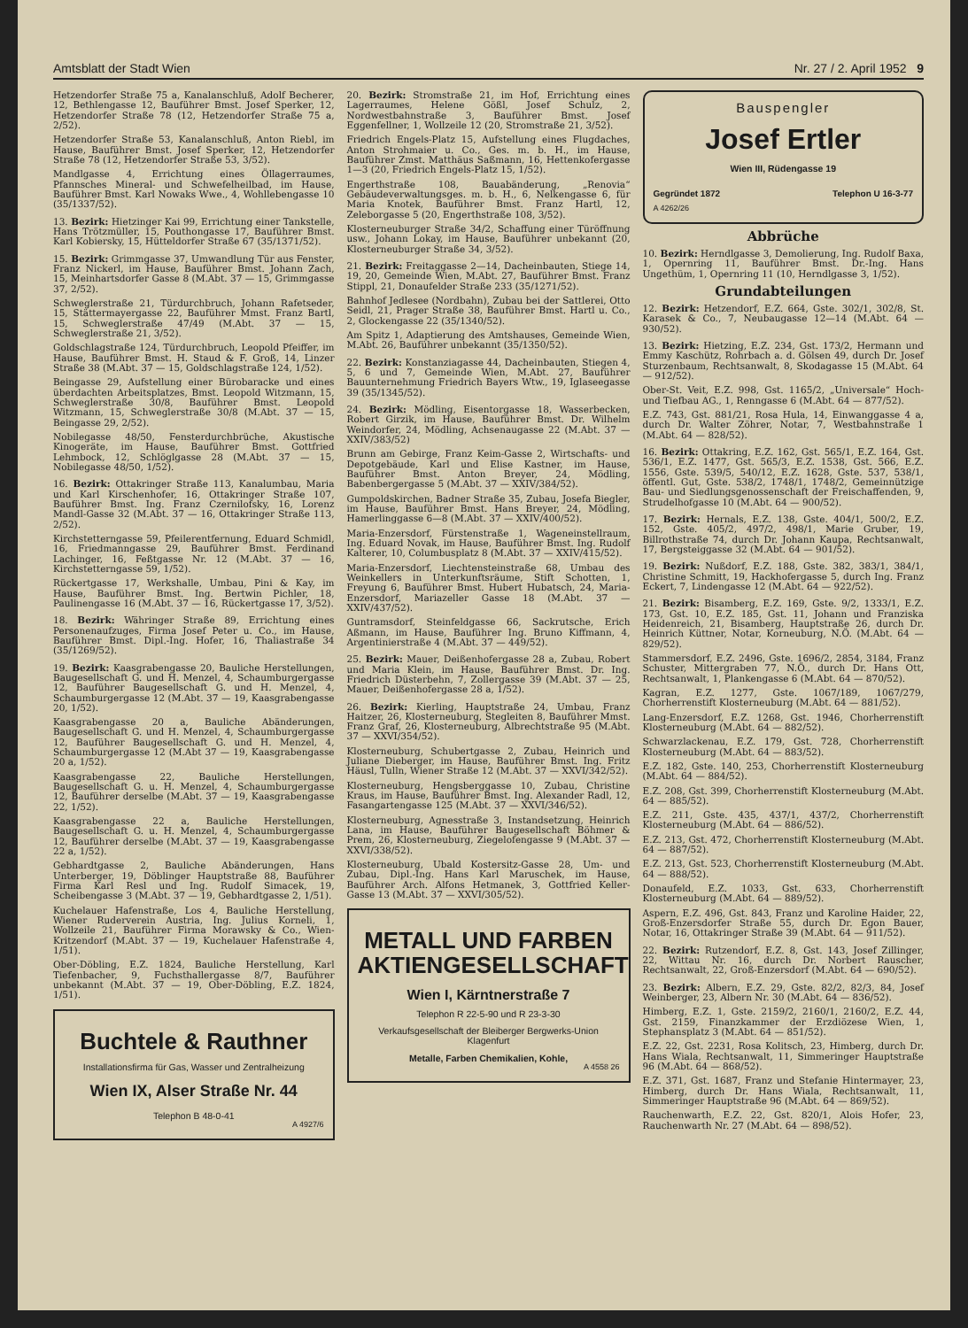Amtsblatt der Stadt Wien Nr. 27 / 2. April 1952 9
Hetzendorfer Straße 75 a, Kanalanschluß, Adolf Becherer, 12, Bethlengasse 12, Bauführer Bmst. Josef Sperker, 12, Hetzendorfer Straße 78 (12, Hetzendorfer Straße 75 a, 2/52).
Hetzendorfer Straße 53, Kanalanschluß, Anton Riebl, im Hause, Bauführer Bmst. Josef Sperker, 12, Hetzendorfer Straße 78 (12, Hetzendorfer Straße 53, 3/52).
Mandlgasse 4, Errichtung eines Öllagerraumes, Pfannsches Mineral- und Schwefelheilbad, im Hause, Bauführer Bmst. Karl Nowaks Wwe., 4, Wohllebengasse 10 (35/1337/52).
13. Bezirk: Hietzinger Kai 99, Errichtung einer Tankstelle, Hans Trötzmüller, 15, Pouthongasse 17, Bauführer Bmst. Karl Kobiersky, 15, Hütteldorfer Straße 67 (35/1371/52).
15. Bezirk: Grimmgasse 37, Umwandlung Tür aus Fenster, Franz Nickerl, im Hause, Bauführer Bmst. Johann Zach, 15, Meinhartsdorfer Gasse 8 (M.Abt. 37 — 15, Grimmgasse 37, 2/52).
Schweglerstraße 21, Türdurchbruch, Johann Rafetseder, 15, Stättermayergasse 22, Bauführer Mmst. Franz Bartl, 15, Schweglerstraße 47/49 (M.Abt. 37 — 15, Schweglerstraße 21, 3/52).
Goldschlagstraße 124, Türdurchbruch, Leopold Pfeiffer, im Hause, Bauführer Bmst. H. Staud & F. Groß, 14, Linzer Straße 38 (M.Abt. 37 — 15, Goldschlagstraße 124, 1/52).
Beingasse 29, Aufstellung einer Bürobaracke und eines überdachten Arbeitsplatzes, Bmst. Leopold Witzmann, 15, Schweglerstraße 30/8, Bauführer Bmst. Leopold Witzmann, 15, Schweglerstraße 30/8 (M.Abt. 37 — 15, Beingasse 29, 2/52).
Nobilegasse 48/50, Fensterdurchbrüche, Akustische Kinogeräte, im Hause, Bauführer Bmst. Gottfried Lehmbock, 12, Schlöglgasse 28 (M.Abt. 37 — 15, Nobilegasse 48/50, 1/52).
16. Bezirk: Ottakringer Straße 113, Kanalumbau, Maria und Karl Kirschenhofer, 16, Ottakringer Straße 107, Bauführer Bmst. Ing. Franz Czernilofsky, 16, Lorenz Mandl-Gasse 32 (M.Abt. 37 — 16, Ottakringer Straße 113, 2/52).
Kirchstetterngasse 59, Pfeilerentfernung, Eduard Schmidl, 16, Friedmanngasse 29, Bauführer Bmst. Ferdinand Lachinger, 16, Feßtgasse Nr. 12 (M.Abt. 37 — 16, Kirchstetterngasse 59, 1/52).
Rückertgasse 17, Werkshalle, Umbau, Pini & Kay, im Hause, Bauführer Bmst. Ing. Bertwin Pichler, 18, Paulinengasse 16 (M.Abt. 37 — 16, Rückertgasse 17, 3/52).
18. Bezirk: Währinger Straße 89, Errichtung eines Personenaufzuges, Firma Josef Peter u. Co., im Hause, Bauführer Bmst. Dipl.-Ing. Hofer, 16, Thaliastraße 34 (35/1269/52).
19. Bezirk: Kaasgrabengasse 20, Bauliche Herstellungen, Baugesellschaft G. und H. Menzel, 4, Schaumburgergasse 12, Bauführer Baugesellschaft G. und H. Menzel, 4, Schaumburgergasse 12 (M.Abt. 37 — 19, Kaasgrabengasse 20, 1/52).
Kaasgrabengasse 20 a, Bauliche Abänderungen, Baugesellschaft G. und H. Menzel, 4, Schaumburgergasse 12, Bauführer Baugesellschaft G. und H. Menzel, 4, Schaumburgergasse 12 (M.Abt 37 — 19, Kaasgrabengasse 20 a, 1/52).
Kaasgrabengasse 22, Bauliche Herstellungen, Baugesellschaft G. u. H. Menzel, 4, Schaumburgergasse 12, Bauführer derselbe (M.Abt. 37 — 19, Kaasgrabengasse 22, 1/52).
Kaasgrabengasse 22 a, Bauliche Herstellungen, Baugesellschaft G. u. H. Menzel, 4, Schaumburgergasse 12, Bauführer derselbe (M.Abt. 37 — 19, Kaasgrabengasse 22 a, 1/52).
Gebhardtgasse 2, Bauliche Abänderungen, Hans Unterberger, 19, Döblinger Hauptstraße 88, Bauführer Firma Karl Resl und Ing. Rudolf Simacek, 19, Scheibengasse 3 (M.Abt. 37 — 19, Gebhardtgasse 2, 1/51).
Kuchelauer Hafenstraße, Los 4, Bauliche Herstellung, Wiener Ruderverein Austria, Ing. Julius Korneli, 1, Wollzeile 21, Bauführer Firma Morawsky & Co., Wien-Kritzendorf (M.Abt. 37 — 19, Kuchelauer Hafenstraße 4, 1/51).
Ober-Döbling, E.Z. 1824, Bauliche Herstellung, Karl Tiefenbacher, 9, Fuchsthallergasse 8/7, Bauführer unbekannt (M.Abt. 37 — 19, Ober-Döbling, E.Z. 1824, 1/51).
Buchtele & Rauthner
Installationsfirma für Gas, Wasser und Zentralheizung
Wien IX, Alser Straße Nr. 44
Telephon B 48-0-41
A 4927/6
20. Bezirk: Stromstraße 21, im Hof, Errichtung eines Lagerraumes, Helene Gößl, Josef Schulz, 2, Nordwestbahnstraße 3, Bauführer Bmst. Josef Eggenfellner, 1, Wollzeile 12 (20, Stromstraße 21, 3/52).
Friedrich Engels-Platz 15, Aufstellung eines Flugdaches, Anton Strohmaier u. Co., Ges. m. b. H., im Hause, Bauführer Zmst. Matthäus Saßmann, 16, Hettenkofergasse 1—3 (20, Friedrich Engels-Platz 15, 1/52).
Engerthstraße 108, Bauabänderung, „Renovia“ Gebäudeverwaltungsges. m. b. H., 6, Nelkengasse 6, für Maria Knotek, Bauführer Bmst. Franz Hartl, 12, Zeleborgasse 5 (20, Engerthstraße 108, 3/52).
Klosterneuburger Straße 34/2, Schaffung einer Türöffnung usw., Johann Lokay, im Hause, Bauführer unbekannt (20, Klosterneuburger Straße 34, 3/52).
21. Bezirk: Freitaggasse 2—14, Dacheinbauten, Stiege 14, 19, 20, Gemeinde Wien, M.Abt. 27, Bauführer Bmst. Franz Stippl, 21, Donaufelder Straße 233 (35/1271/52).
Bahnhof Jedlesee (Nordbahn), Zubau bei der Sattlerei, Otto Seidl, 21, Prager Straße 38, Bauführer Bmst. Hartl u. Co., 2, Glockengasse 22 (35/1340/52).
Am Spitz 1, Adaptierung des Amtshauses, Gemeinde Wien, M.Abt. 26, Bauführer unbekannt (35/1350/52).
22. Bezirk: Konstanziagasse 44, Dacheinbauten, Stiegen 4, 5, 6 und 7, Gemeinde Wien, M.Abt. 27, Bauführer Bauunternehmung Friedrich Bayers Wtw., 19, Iglaseegasse 39 (35/1345/52).
24. Bezirk: Mödling, Eisentorgasse 18, Wasserbecken, Robert Girzik, im Hause, Bauführer Bmst. Dr. Wilhelm Weindorfer, 24, Mödling, Achsenaugasse 22 (M.Abt. 37 — XXIV/383/52)
Brunn am Gebirge, Franz Keim-Gasse 2, Wirtschafts- und Depotgebäude, Karl und Elise Kastner, im Hause, Bauführer Bmst. Anton Breyer, 24, Mödling, Babenbergergasse 5 (M.Abt. 37 — XXIV/384/52).
Gumpoldskirchen, Badner Straße 35, Zubau, Josefa Biegler, im Hause, Bauführer Bmst. Hans Breyer, 24, Mödling, Hamerlinggasse 6—8 (M.Abt. 37 — XXIV/400/52).
Maria-Enzersdorf, Fürstenstraße 1, Wageneinstellraum, Ing. Eduard Novak, im Hause, Bauführer Bmst. Ing. Rudolf Kalterer, 10, Columbusplatz 8 (M.Abt. 37 — XXIV/415/52).
Maria-Enzersdorf, Liechtensteinstraße 68, Umbau des Weinkellers in Unterkunftsräume, Stift Schotten, 1, Freyung 6, Bauführer Bmst. Hubert Hubatsch, 24, Maria-Enzersdorf, Mariazeller Gasse 18 (M.Abt. 37 — XXIV/437/52).
Guntramsdorf, Steinfeldgasse 66, Sackrutsche, Erich Aßmann, im Hause, Bauführer Ing. Bruno Kiffmann, 4, Argentinierstraße 4 (M.Abt. 37 — 449/52).
25. Bezirk: Mauer, Deißenhofergasse 28 a, Zubau, Robert und Maria Klein, im Hause, Bauführer Bmst. Dr. Ing. Friedrich Düsterbehn, 7, Zollergasse 39 (M.Abt. 37 — 25, Mauer, Deißenhofergasse 28 a, 1/52).
26. Bezirk: Kierling, Hauptstraße 24, Umbau, Franz Haitzer, 26, Klosterneuburg, Stegleiten 8, Bauführer Mmst. Franz Graf, 26, Klosterneuburg, Albrechtstraße 95 (M.Abt. 37 — XXVI/354/52).
Klosterneuburg, Schubertgasse 2, Zubau, Heinrich und Juliane Dieberger, im Hause, Bauführer Bmst. Ing. Fritz Häusl, Tulln, Wiener Straße 12 (M.Abt. 37 — XXVI/342/52).
Klosterneuburg, Hengsberggasse 10, Zubau, Christine Kraus, im Hause, Bauführer Bmst. Ing. Alexander Radl, 12, Fasangartengasse 125 (M.Abt. 37 — XXVI/346/52).
Klosterneuburg, Agnesstraße 3, Instandsetzung, Heinrich Lana, im Hause, Bauführer Baugesellschaft Böhmer & Prem, 26, Klosterneuburg, Ziegelofengasse 9 (M.Abt. 37 — XXVI/338/52).
Klosterneuburg, Ubald Kostersitz-Gasse 28, Um- und Zubau, Dipl.-Ing. Hans Karl Maruschek, im Hause, Bauführer Arch. Alfons Hetmanek, 3, Gottfried Keller-Gasse 13 (M.Abt. 37 — XXVI/305/52).
METALL UND FARBEN AKTIENGESELLSCHAFT
Wien I, Kärntnerstraße 7
Telephon R 22-5-90 und R 23-3-30
Verkaufsgesellschaft der Bleiberger Bergwerks-Union Klagenfurt
Metalle, Farben Chemikalien, Kohle,
A 4558 26
Bauspengler
Josef Ertler
Wien III, Rüdengasse 19
Gegründet 1872 Telephon U 16-3-77
A 4262/26
Abbrüche
10. Bezirk: Herndlgasse 3, Demolierung, Ing. Rudolf Baxa, 1, Opernring 11, Bauführer Bmst. Dr.-Ing. Hans Ungethüm, 1, Opernring 11 (10, Herndlgasse 3, 1/52).
Grundabteilungen
12. Bezirk: Hetzendorf, E.Z. 664, Gste. 302/1, 302/8, St. Karasek & Co., 7, Neubaugasse 12—14 (M.Abt. 64 — 930/52).
13. Bezirk: Hietzing, E.Z. 234, Gst. 173/2, Hermann und Emmy Kaschütz, Rohrbach a. d. Gölsen 49, durch Dr. Josef Sturzenbaum, Rechtsanwalt, 8, Skodagasse 15 (M.Abt. 64 — 912/52).
Ober-St. Veit, E.Z. 998, Gst. 1165/2, „Universale“ Hoch- und Tiefbau AG., 1, Renngasse 6 (M.Abt. 64 — 877/52).
E.Z. 743, Gst. 881/21, Rosa Hula, 14, Einwanggasse 4 a, durch Dr. Walter Zöhrer, Notar, 7, Westbahnstraße 1 (M.Abt. 64 — 828/52).
16. Bezirk: Ottakring, E.Z. 162, Gst. 565/1, E.Z. 164, Gst. 536/1, E.Z. 1477, Gst. 565/3, E.Z. 1538, Gst. 566, E.Z. 1556, Gste. 539/5, 540/12, E.Z. 1628, Gste. 537, 538/1, öffentl. Gut, Gste. 538/2, 1748/1, 1748/2, Gemeinnützige Bau- und Siedlungsgenossenschaft der Freischaffenden, 9, Strudelhofgasse 10 (M.Abt. 64 — 900/52).
17. Bezirk: Hernals, E.Z. 138, Gste. 404/1, 500/2, E.Z. 152, Gste. 405/2, 497/2, 498/1, Marie Gruber, 19, Billrothstraße 74, durch Dr. Johann Kaupa, Rechtsanwalt, 17, Bergsteiggasse 32 (M.Abt. 64 — 901/52).
19. Bezirk: Nußdorf, E.Z. 188, Gste. 382, 383/1, 384/1, Christine Schmitt, 19, Hackhofergasse 5, durch Ing. Franz Eckert, 7, Lindengasse 12 (M.Abt. 64 — 922/52).
21. Bezirk: Bisamberg, E.Z. 169, Gste. 9/2, 1333/1, E.Z. 173, Gst. 10, E.Z. 185, Gst. 11, Johann und Franziska Heidenreich, 21, Bisamberg, Hauptstraße 26, durch Dr. Heinrich Küttner, Notar, Korneuburg, N.Ö. (M.Abt. 64 — 829/52).
Stammersdorf, E.Z. 2496, Gste. 1696/2, 2854, 3184, Franz Schuster, Mittergraben 77, N.Ö., durch Dr. Hans Ott, Rechtsanwalt, 1, Plankengasse 6 (M.Abt. 64 — 870/52).
Kagran, E.Z. 1277, Gste. 1067/189, 1067/279, Chorherrenstift Klosterneuburg (M.Abt. 64 — 881/52).
Lang-Enzersdorf, E.Z. 1268, Gst. 1946, Chorherrenstift Klosterneuburg (M.Abt. 64 — 882/52).
Schwarzlackenau, E.Z. 179, Gst. 728, Chorherrenstift Klosterneuburg (M.Abt. 64 — 883/52).
E.Z. 182, Gste. 140, 253, Chorherrenstift Klosterneuburg (M.Abt. 64 — 884/52).
E.Z. 208, Gst. 399, Chorherrenstift Klosterneuburg (M.Abt. 64 — 885/52).
E.Z. 211, Gste. 435, 437/1, 437/2, Chorherrenstift Klosterneuburg (M.Abt. 64 — 886/52).
E.Z. 213, Gst. 472, Chorherrenstift Klosterneuburg (M.Abt. 64 — 887/52).
E.Z. 213, Gst. 523, Chorherrenstift Klosterneuburg (M.Abt. 64 — 888/52).
Donaufeld, E.Z. 1033, Gst. 633, Chorherrenstift Klosterneuburg (M.Abt. 64 — 889/52).
Aspern, E.Z. 496, Gst. 843, Franz und Karoline Haider, 22, Groß-Enzersdorfer Straße 55, durch Dr. Egon Bauer, Notar, 16, Ottakringer Straße 39 (M.Abt. 64 — 911/52).
22. Bezirk: Rutzendorf, E.Z. 8, Gst. 143, Josef Zillinger, 22, Wittau Nr. 16, durch Dr. Norbert Rauscher, Rechtsanwalt, 22, Groß-Enzersdorf (M.Abt. 64 — 690/52).
23. Bezirk: Albern, E.Z. 29, Gste. 82/2, 82/3, 84, Josef Weinberger, 23, Albern Nr. 30 (M.Abt. 64 — 836/52).
Himberg, E.Z. 1, Gste. 2159/2, 2160/1, 2160/2, E.Z. 44, Gst. 2159, Finanzkammer der Erzdiözese Wien, 1, Stephansplatz 3 (M.Abt. 64 — 851/52).
E.Z. 22, Gst. 2231, Rosa Kolitsch, 23, Himberg, durch Dr. Hans Wiala, Rechtsanwalt, 11, Simmeringer Hauptstraße 96 (M.Abt. 64 — 868/52).
E.Z. 371, Gst. 1687, Franz und Stefanie Hintermayer, 23, Himberg, durch Dr. Hans Wiala, Rechtsanwalt, 11, Simmeringer Hauptstraße 96 (M.Abt. 64 — 869/52).
Rauchenwarth, E.Z. 22, Gst. 820/1, Alois Hofer, 23, Rauchenwarth Nr. 27 (M.Abt. 64 — 898/52).